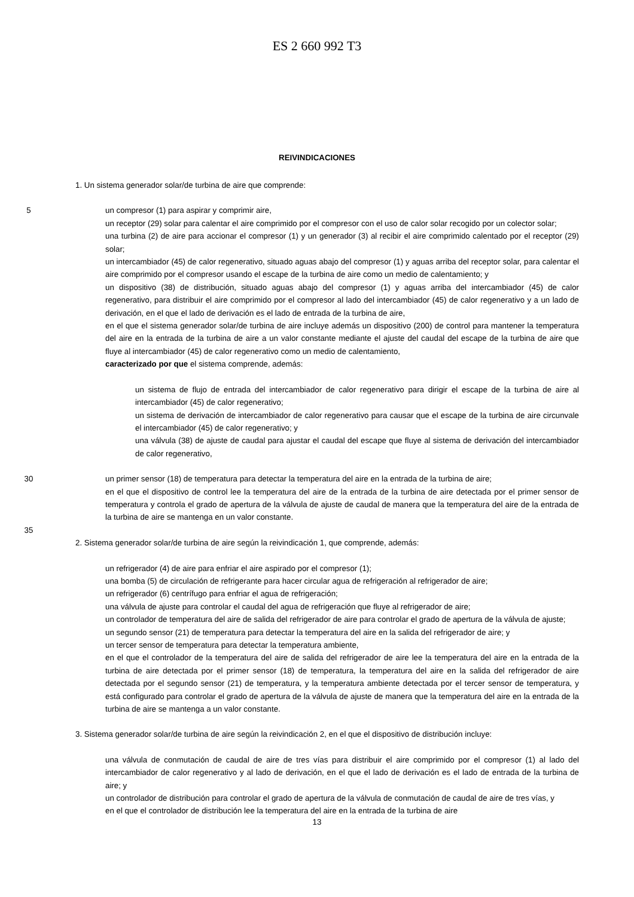ES 2 660 992 T3
REIVINDICACIONES
1. Un sistema generador solar/de turbina de aire que comprende:
5 un compresor (1) para aspirar y comprimir aire,
un receptor (29) solar para calentar el aire comprimido por el compresor con el uso de calor solar recogido por un colector solar;
una turbina (2) de aire para accionar el compresor (1) y un generador (3) al recibir el aire comprimido calentado por el receptor (29) solar;
un intercambiador (45) de calor regenerativo, situado aguas abajo del compresor (1) y aguas arriba del receptor solar, para calentar el aire comprimido por el compresor usando el escape de la turbina de aire como un medio de calentamiento; y
un dispositivo (38) de distribución, situado aguas abajo del compresor (1) y aguas arriba del intercambiador (45) de calor regenerativo, para distribuir el aire comprimido por el compresor al lado del intercambiador (45) de calor regenerativo y a un lado de derivación, en el que el lado de derivación es el lado de entrada de la turbina de aire,
en el que el sistema generador solar/de turbina de aire incluye además un dispositivo (200) de control para mantener la temperatura del aire en la entrada de la turbina de aire a un valor constante mediante el ajuste del caudal del escape de la turbina de aire que fluye al intercambiador (45) de calor regenerativo como un medio de calentamiento,
caracterizado por que el sistema comprende, además:
un sistema de flujo de entrada del intercambiador de calor regenerativo para dirigir el escape de la turbina de aire al intercambiador (45) de calor regenerativo;
un sistema de derivación de intercambiador de calor regenerativo para causar que el escape de la turbina de aire circunvale el intercambiador (45) de calor regenerativo; y
una válvula (38) de ajuste de caudal para ajustar el caudal del escape que fluye al sistema de derivación del intercambiador de calor regenerativo,
30 un primer sensor (18) de temperatura para detectar la temperatura del aire en la entrada de la turbina de aire;
en el que el dispositivo de control lee la temperatura del aire de la entrada de la turbina de aire detectada por el primer sensor de temperatura y controla el grado de apertura de la válvula de ajuste de caudal de manera que la temperatura del aire de la entrada de la turbina de aire se mantenga en un valor constante.
35
2. Sistema generador solar/de turbina de aire según la reivindicación 1, que comprende, además:
un refrigerador (4) de aire para enfriar el aire aspirado por el compresor (1);
una bomba (5) de circulación de refrigerante para hacer circular agua de refrigeración al refrigerador de aire;
un refrigerador (6) centrífugo para enfriar el agua de refrigeración;
una válvula de ajuste para controlar el caudal del agua de refrigeración que fluye al refrigerador de aire;
un controlador de temperatura del aire de salida del refrigerador de aire para controlar el grado de apertura de la válvula de ajuste;
un segundo sensor (21) de temperatura para detectar la temperatura del aire en la salida del refrigerador de aire; y
un tercer sensor de temperatura para detectar la temperatura ambiente,
en el que el controlador de la temperatura del aire de salida del refrigerador de aire lee la temperatura del aire en la entrada de la turbina de aire detectada por el primer sensor (18) de temperatura, la temperatura del aire en la salida del refrigerador de aire detectada por el segundo sensor (21) de temperatura, y la temperatura ambiente detectada por el tercer sensor de temperatura, y está configurado para controlar el grado de apertura de la válvula de ajuste de manera que la temperatura del aire en la entrada de la turbina de aire se mantenga a un valor constante.
3. Sistema generador solar/de turbina de aire según la reivindicación 2, en el que el dispositivo de distribución incluye:
una válvula de conmutación de caudal de aire de tres vías para distribuir el aire comprimido por el compresor (1) al lado del intercambiador de calor regenerativo y al lado de derivación, en el que el lado de derivación es el lado de entrada de la turbina de aire; y
un controlador de distribución para controlar el grado de apertura de la válvula de conmutación de caudal de aire de tres vías, y
en el que el controlador de distribución lee la temperatura del aire en la entrada de la turbina de aire
13